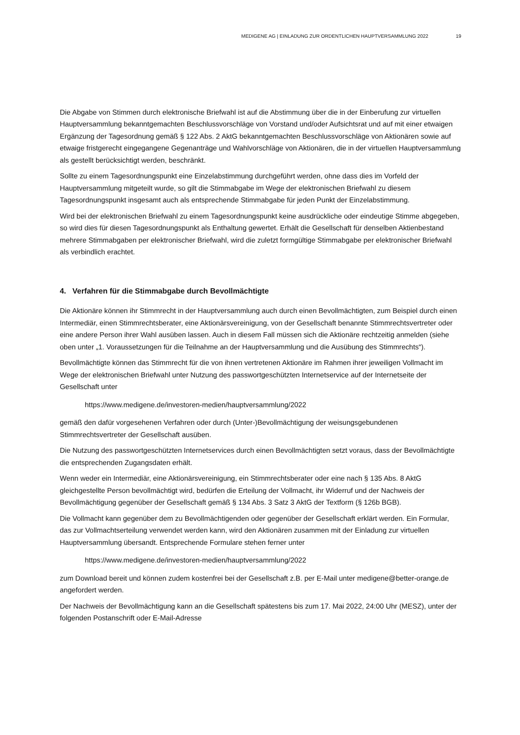MEDIGENE AG | EINLADUNG ZUR ORDENTLICHEN HAUPTVERSAMMLUNG 2022 19
Die Abgabe von Stimmen durch elektronische Briefwahl ist auf die Abstimmung über die in der Einberufung zur virtuellen Hauptversammlung bekanntgemachten Beschlussvorschläge von Vorstand und/oder Aufsichtsrat und auf mit einer etwaigen Ergänzung der Tagesordnung gemäß § 122 Abs. 2 AktG bekanntgemachten Beschlussvorschläge von Aktionären sowie auf etwaige fristgerecht eingegangene Gegenanträge und Wahlvorschläge von Aktionären, die in der virtuellen Hauptversammlung als gestellt berücksichtigt werden, beschränkt.
Sollte zu einem Tagesordnungspunkt eine Einzelabstimmung durchgeführt werden, ohne dass dies im Vorfeld der Hauptversammlung mitgeteilt wurde, so gilt die Stimmabgabe im Wege der elektronischen Briefwahl zu diesem Tagesordnungspunkt insgesamt auch als entsprechende Stimmabgabe für jeden Punkt der Einzelabstimmung.
Wird bei der elektronischen Briefwahl zu einem Tagesordnungspunkt keine ausdrückliche oder eindeutige Stimme abgegeben, so wird dies für diesen Tagesordnungspunkt als Enthaltung gewertet. Erhält die Gesellschaft für denselben Aktienbestand mehrere Stimmabgaben per elektronischer Briefwahl, wird die zuletzt formgültige Stimmabgabe per elektronischer Briefwahl als verbindlich erachtet.
4. Verfahren für die Stimmabgabe durch Bevollmächtigte
Die Aktionäre können ihr Stimmrecht in der Hauptversammlung auch durch einen Bevollmächtigten, zum Beispiel durch einen Intermediär, einen Stimmrechtsberater, eine Aktionärsvereinigung, von der Gesellschaft benannte Stimmrechtsvertreter oder eine andere Person ihrer Wahl ausüben lassen. Auch in diesem Fall müssen sich die Aktionäre rechtzeitig anmelden (siehe oben unter „1. Voraussetzungen für die Teilnahme an der Hauptversammlung und die Ausübung des Stimmrechts“).
Bevollmächtigte können das Stimmrecht für die von ihnen vertretenen Aktionäre im Rahmen ihrer jeweiligen Vollmacht im Wege der elektronischen Briefwahl unter Nutzung des passwortgeschützten Internetservice auf der Internetseite der Gesellschaft unter
https://www.medigene.de/investoren-medien/hauptversammlung/2022
gemäß den dafür vorgesehenen Verfahren oder durch (Unter-)Bevollmächtigung der weisungsgebundenen Stimmrechtsvertreter der Gesellschaft ausüben.
Die Nutzung des passwortgeschützten Internetservices durch einen Bevollmächtigten setzt voraus, dass der Bevollmächtigte die entsprechenden Zugangsdaten erhält.
Wenn weder ein Intermediär, eine Aktionärsvereinigung, ein Stimmrechtsberater oder eine nach § 135 Abs. 8 AktG gleichgestellte Person bevollmächtigt wird, bedürfen die Erteilung der Vollmacht, ihr Widerruf und der Nachweis der Bevollmächtigung gegenüber der Gesellschaft gemäß § 134 Abs. 3 Satz 3 AktG der Textform (§ 126b BGB).
Die Vollmacht kann gegenüber dem zu Bevollmächtigenden oder gegenüber der Gesellschaft erklärt werden. Ein Formular, das zur Vollmachtserteilung verwendet werden kann, wird den Aktionären zusammen mit der Einladung zur virtuellen Hauptversammlung übersandt. Entsprechende Formulare stehen ferner unter
https://www.medigene.de/investoren-medien/hauptversammlung/2022
zum Download bereit und können zudem kostenfrei bei der Gesellschaft z.B. per E-Mail unter medigene@better-orange.de angefordert werden.
Der Nachweis der Bevollmächtigung kann an die Gesellschaft spätestens bis zum 17. Mai 2022, 24:00 Uhr (MESZ), unter der folgenden Postanschrift oder E-Mail-Adresse